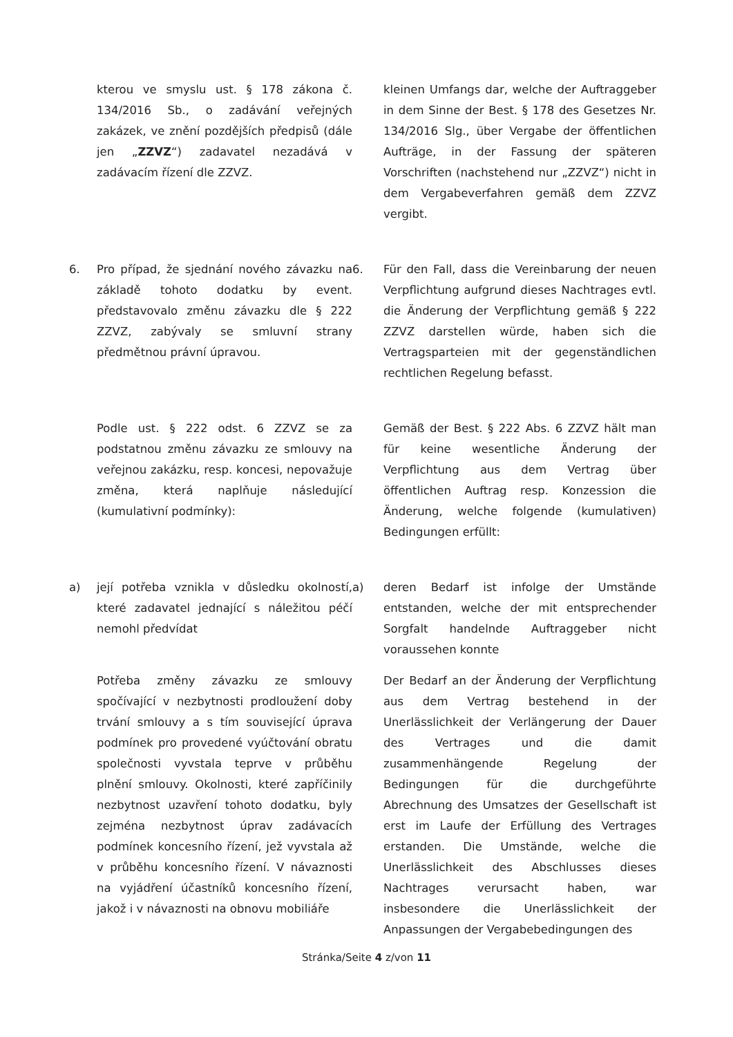kterou ve smyslu ust. § 178 zákona č. 134/2016 Sb., o zadávání veřejných zakázek, ve znění pozdějších předpisů (dále jen „ZZVZ“) zadavatel nezadává v zadávacím řízení dle ZZVZ.
kleinen Umfangs dar, welche der Auftraggeber in dem Sinne der Best. § 178 des Gesetzes Nr. 134/2016 Slg., über Vergabe der öffentlichen Aufträge, in der Fassung der späteren Vorschriften (nachstehend nur „ZZVZ“) nicht in dem Vergabeverfahren gemäß dem ZZVZ vergibt.
6. Pro případ, že sjednání nového závazku na základě tohoto dodatku by event. představovalo změnu závazku dle § 222 ZZVZ, zabývaly se smluvní strany předmětnou právní úpravou.
6. Für den Fall, dass die Vereinbarung der neuen Verpflichtung aufgrund dieses Nachtrages evtl. die Änderung der Verpflichtung gemäß § 222 ZZVZ darstellen würde, haben sich die Vertragsparteien mit der gegenständlichen rechtlichen Regelung befasst.
Podle ust. § 222 odst. 6 ZZVZ se za podstatnou změnu závazku ze smlouvy na veřejnou zakázku, resp. koncesi, nepovažuje změna, která naplňuje následující (kumulativní podmínky):
Gemäß der Best. § 222 Abs. 6 ZZVZ hält man für keine wesentliche Änderung der Verpflichtung aus dem Vertrag über öffentlichen Auftrag resp. Konzession die Änderung, welche folgende (kumulativen) Bedingungen erfüllt:
a) její potřeba vznikla v důsledku okolností, které zadavatel jednající s náležitou péčí nemohl předvídat
a) deren Bedarf ist infolge der Umstände entstanden, welche der mit entsprechender Sorgfalt handelnde Auftraggeber nicht voraussehen konnte
Potřeba změny závazku ze smlouvy spočívající v nezbytnosti prodloužení doby trvání smlouvy a s tím související úprava podmínek pro provedené vyúčtování obratu společnosti vyvstala teprve v průběhu plnění smlouvy. Okolnosti, které zapříčinily nezbytnost uzavření tohoto dodatku, byly zejména nezbytnost úprav zadávacích podmínek koncesního řízení, jež vyvstala až v průběhu koncesního řízení. V návaznosti na vyjádření účastníků koncesního řízení, jakož i v návaznosti na obnovu mobiliáře
Der Bedarf an der Änderung der Verpflichtung aus dem Vertrag bestehend in der Unerlässlichkeit der Verlängerung der Dauer des Vertrages und die damit zusammenhängende Regelung der Bedingungen für die durchgeführte Abrechnung des Umsatzes der Gesellschaft ist erst im Laufe der Erfüllung des Vertrages erstanden. Die Umstände, welche die Unerlässlichkeit des Abschlusses dieses Nachtrages verursacht haben, war insbesondere die Unerlässlichkeit der Anpassungen der Vergabebedingungen des
Stránka/Seite 4 z/von 11